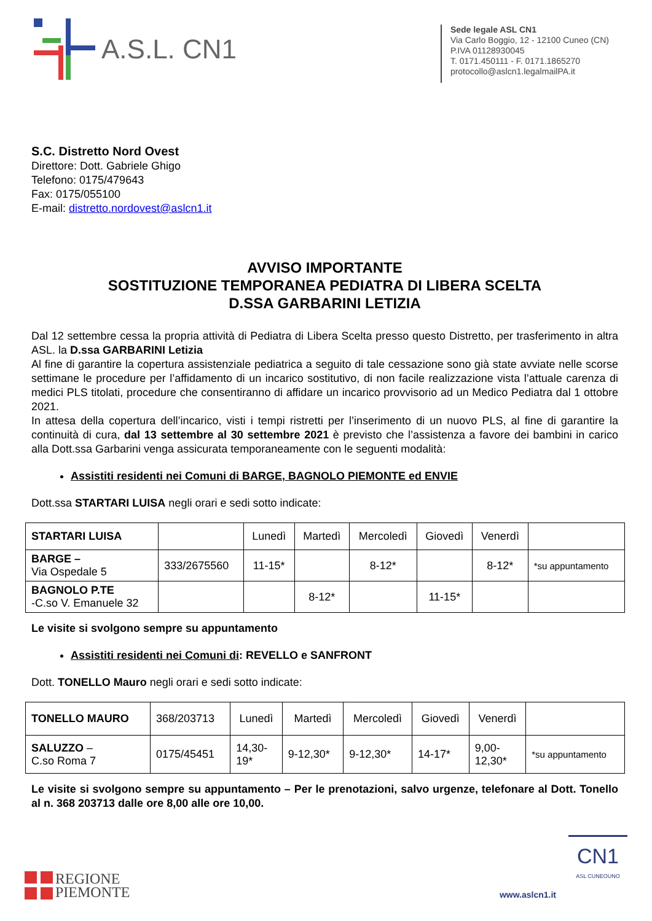A.S.L. CN1
Sede legale ASL CN1
Via Carlo Boggio, 12 - 12100 Cuneo (CN)
P.IVA 01128930045
T. 0171.450111 - F. 0171.1865270
protocollo@aslcn1.legalmailPA.it
S.C. Distretto Nord Ovest
Direttore: Dott. Gabriele Ghigo
Telefono: 0175/479643
Fax: 0175/055100
E-mail: distretto.nordovest@aslcn1.it
AVVISO IMPORTANTE
SOSTITUZIONE TEMPORANEA PEDIATRA DI LIBERA SCELTA
D.SSA GARBARINI LETIZIA
Dal 12 settembre cessa la propria attività di Pediatra di Libera Scelta presso questo Distretto, per trasferimento in altra ASL. la D.ssa GARBARINI Letizia
Al fine di garantire la copertura assistenziale pediatrica a seguito di tale cessazione sono già state avviate nelle scorse settimane le procedure per l’affidamento di un incarico sostitutivo, di non facile realizzazione vista l’attuale carenza di medici PLS titolati, procedure che consentiranno di affidare un incarico provvisorio ad un Medico Pediatra dal 1 ottobre 2021.
In attesa della copertura dell’incarico, visti i tempi ristretti per l’inserimento di un nuovo PLS, al fine di garantire la continuità di cura, dal 13 settembre al 30 settembre 2021 è previsto che l’assistenza a favore dei bambini in carico alla Dott.ssa Garbarini venga assicurata temporaneamente con le seguenti modalità:
Assistiti residenti nei Comuni di BARGE, BAGNOLO PIEMONTE ed ENVIE
Dott.ssa STARTARI LUISA negli orari e sedi sotto indicate:
| STARTARI LUISA | | Lunedì | Martedì | Mercoledì | Giovedì | Venerdì | |
| BARGE – Via Ospedale 5 | 333/2675560 | 11-15* | | 8-12* | | 8-12* | *su appuntamento |
| BAGNOLO P.TE -C.so V. Emanuele 32 | | | 8-12* | | 11-15* | | |
Le visite si svolgono sempre su appuntamento
Assistiti residenti nei Comuni di: REVELLO e SANFRONT
Dott. TONELLO Mauro negli orari e sedi sotto indicate:
| TONELLO MAURO | 368/203713 | Lunedì | Martedì | Mercoledì | Giovedì | Venerdì | |
| SALUZZO – C.so Roma 7 | 0175/45451 | 14,30- 19* | 9-12,30* | 9-12,30* | 14-17* | 9,00- 12,30* | *su appuntamento |
Le visite si svolgono sempre su appuntamento – Per le prenotazioni, salvo urgenze, telefonare al Dott. Tonello al n. 368 203713 dalle ore 8,00 alle ore 10,00.
REGIONE
PIEMONTE
www.aslcn1.it
CN1
ASL CUNEOUNO